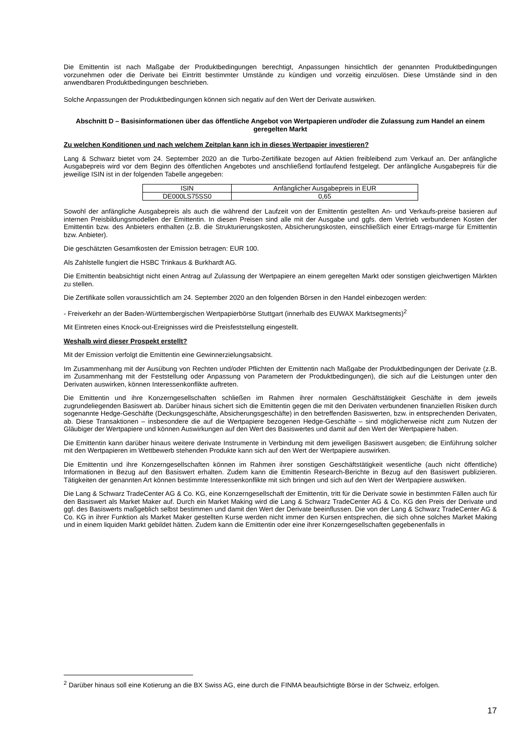Die Emittentin ist nach Maßgabe der Produktbedingungen berechtigt, Anpassungen hinsichtlich der genannten Produktbedingungen vorzunehmen oder die Derivate bei Eintritt bestimmter Umstände zu kündigen und vorzeitig einzulösen. Diese Umstände sind in den anwendbaren Produktbedingungen beschrieben.
Solche Anpassungen der Produktbedingungen können sich negativ auf den Wert der Derivate auswirken.
Abschnitt D – Basisinformationen über das öffentliche Angebot von Wertpapieren und/oder die Zulassung zum Handel an einem geregelten Markt
Zu welchen Konditionen und nach welchem Zeitplan kann ich in dieses Wertpapier investieren?
Lang & Schwarz bietet vom 24. September 2020 an die Turbo-Zertifikate bezogen auf Aktien freibleibend zum Verkauf an. Der anfängliche Ausgabepreis wird vor dem Beginn des öffentlichen Angebotes und anschließend fortlaufend festgelegt. Der anfängliche Ausgabepreis für die jeweilige ISIN ist in der folgenden Tabelle angegeben:
| ISIN | Anfänglicher Ausgabepreis in EUR |
| --- | --- |
| DE000LS75SS0 | 0,65 |
Sowohl der anfängliche Ausgabepreis als auch die während der Laufzeit von der Emittentin gestellten An- und Verkaufs-preise basieren auf internen Preisbildungsmodellen der Emittentin. In diesen Preisen sind alle mit der Ausgabe und ggfs. dem Vertrieb verbundenen Kosten der Emittentin bzw. des Anbieters enthalten (z.B. die Strukturierungskosten, Absicherungskosten, einschließlich einer Ertrags-marge für Emittentin bzw. Anbieter).
Die geschätzten Gesamtkosten der Emission betragen: EUR 100.
Als Zahlstelle fungiert die HSBC Trinkaus & Burkhardt AG.
Die Emittentin beabsichtigt nicht einen Antrag auf Zulassung der Wertpapiere an einem geregelten Markt oder sonstigen gleichwertigen Märkten zu stellen.
Die Zertifikate sollen voraussichtlich am 24. September 2020 an den folgenden Börsen in den Handel einbezogen werden:
- Freiverkehr an der Baden-Württembergischen Wertpapierbörse Stuttgart (innerhalb des EUWAX Marktsegments)<sup>2</sup>
Mit Eintreten eines Knock-out-Ereignisses wird die Preisfeststellung eingestellt.
Weshalb wird dieser Prospekt erstellt?
Mit der Emission verfolgt die Emittentin eine Gewinnerzielungsabsicht.
Im Zusammenhang mit der Ausübung von Rechten und/oder Pflichten der Emittentin nach Maßgabe der Produktbedingungen der Derivate (z.B. im Zusammenhang mit der Feststellung oder Anpassung von Parametern der Produktbedingungen), die sich auf die Leistungen unter den Derivaten auswirken, können Interessenkonflikte auftreten.
Die Emittentin und ihre Konzerngesellschaften schließen im Rahmen ihrer normalen Geschäftstätigkeit Geschäfte in dem jeweils zugrundeliegenden Basiswert ab. Darüber hinaus sichert sich die Emittentin gegen die mit den Derivaten verbundenen finanziellen Risiken durch sogenannte Hedge-Geschäfte (Deckungsgeschäfte, Absicherungsgeschäfte) in den betreffenden Basiswerten, bzw. in entsprechenden Derivaten, ab. Diese Transaktionen – insbesondere die auf die Wertpapiere bezogenen Hedge-Geschäfte – sind möglicherweise nicht zum Nutzen der Gläubiger der Wertpapiere und können Auswirkungen auf den Wert des Basiswertes und damit auf den Wert der Wertpapiere haben.
Die Emittentin kann darüber hinaus weitere derivate Instrumente in Verbindung mit dem jeweiligen Basiswert ausgeben; die Einführung solcher mit den Wertpapieren im Wettbewerb stehenden Produkte kann sich auf den Wert der Wertpapiere auswirken.
Die Emittentin und ihre Konzerngesellschaften können im Rahmen ihrer sonstigen Geschäftstätigkeit wesentliche (auch nicht öffentliche) Informationen in Bezug auf den Basiswert erhalten. Zudem kann die Emittentin Research-Berichte in Bezug auf den Basiswert publizieren. Tätigkeiten der genannten Art können bestimmte Interessenkonflikte mit sich bringen und sich auf den Wert der Wertpapiere auswirken.
Die Lang & Schwarz TradeCenter AG & Co. KG, eine Konzerngesellschaft der Emittentin, tritt für die Derivate sowie in bestimmten Fällen auch für den Basiswert als Market Maker auf. Durch ein Market Making wird die Lang & Schwarz TradeCenter AG & Co. KG den Preis der Derivate und ggf. des Basiswerts maßgeblich selbst bestimmen und damit den Wert der Derivate beeinflussen. Die von der Lang & Schwarz TradeCenter AG & Co. KG in ihrer Funktion als Market Maker gestellten Kurse werden nicht immer den Kursen entsprechen, die sich ohne solches Market Making und in einem liquiden Markt gebildet hätten. Zudem kann die Emittentin oder eine ihrer Konzerngesellschaften gegebenenfalls in
<sup>2</sup> Darüber hinaus soll eine Kotierung an die BX Swiss AG, eine durch die FINMA beaufsichtigte Börse in der Schweiz, erfolgen.
17